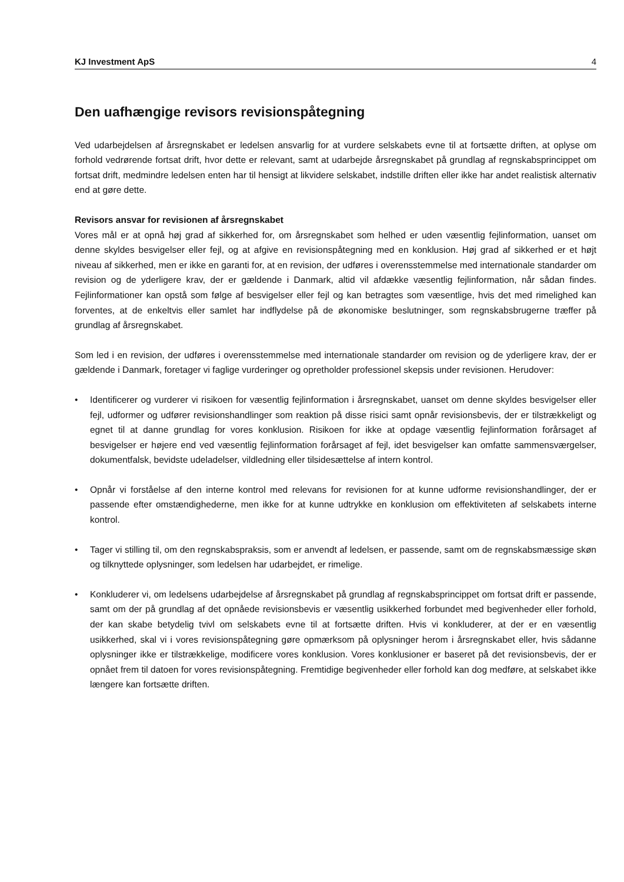KJ Investment ApS 4
Den uafhængige revisors revisionspåtegning
Ved udarbejdelsen af årsregnskabet er ledelsen ansvarlig for at vurdere selskabets evne til at fortsætte driften, at oplyse om forhold vedrørende fortsat drift, hvor dette er relevant, samt at udarbejde årsregnskabet på grundlag af regnskabsprincippet om fortsat drift, medmindre ledelsen enten har til hensigt at likvidere selskabet, indstille driften eller ikke har andet realistisk alternativ end at gøre dette.
Revisors ansvar for revisionen af årsregnskabet
Vores mål er at opnå høj grad af sikkerhed for, om årsregnskabet som helhed er uden væsentlig fejlinformation, uanset om denne skyldes besvigelser eller fejl, og at afgive en revisionspåtegning med en konklusion. Høj grad af sikkerhed er et højt niveau af sikkerhed, men er ikke en garanti for, at en revision, der udføres i overensstemmelse med internationale standarder om revision og de yderligere krav, der er gældende i Danmark, altid vil afdække væsentlig fejlinformation, når sådan findes. Fejlinformationer kan opstå som følge af besvigelser eller fejl og kan betragtes som væsentlige, hvis det med rimelighed kan forventes, at de enkeltvis eller samlet har indflydelse på de økonomiske beslutninger, som regnskabsbrugerne træffer på grundlag af årsregnskabet.
Som led i en revision, der udføres i overensstemmelse med internationale standarder om revision og de yderligere krav, der er gældende i Danmark, foretager vi faglige vurderinger og opretholder professionel skepsis under revisionen. Herudover:
• Identificerer og vurderer vi risikoen for væsentlig fejlinformation i årsregnskabet, uanset om denne skyldes besvigelser eller fejl, udformer og udfører revisionshandlinger som reaktion på disse risici samt opnår revisionsbevis, der er tilstrækkeligt og egnet til at danne grundlag for vores konklusion. Risikoen for ikke at opdage væsentlig fejlinformation forårsaget af besvigelser er højere end ved væsentlig fejlinformation forårsaget af fejl, idet besvigelser kan omfatte sammensværgelser, dokumentfalsk, bevidste udeladelser, vildledning eller tilsidesættelse af intern kontrol.
• Opnår vi forståelse af den interne kontrol med relevans for revisionen for at kunne udforme revisionshandlinger, der er passende efter omstændighederne, men ikke for at kunne udtrykke en konklusion om effektiviteten af selskabets interne kontrol.
• Tager vi stilling til, om den regnskabspraksis, som er anvendt af ledelsen, er passende, samt om de regnskabsmæssige skøn og tilknyttede oplysninger, som ledelsen har udarbejdet, er rimelige.
• Konkluderer vi, om ledelsens udarbejdelse af årsregnskabet på grundlag af regnskabsprincippet om fortsat drift er passende, samt om der på grundlag af det opnåede revisionsbevis er væsentlig usikkerhed forbundet med begivenheder eller forhold, der kan skabe betydelig tvivl om selskabets evne til at fortsætte driften. Hvis vi konkluderer, at der er en væsentlig usikkerhed, skal vi i vores revisionspåtegning gøre opmærksom på oplysninger herom i årsregnskabet eller, hvis sådanne oplysninger ikke er tilstrækkelige, modificere vores konklusion. Vores konklusioner er baseret på det revisionsbevis, der er opnået frem til datoen for vores revisionspåtegning. Fremtidige begivenheder eller forhold kan dog medføre, at selskabet ikke længere kan fortsætte driften.